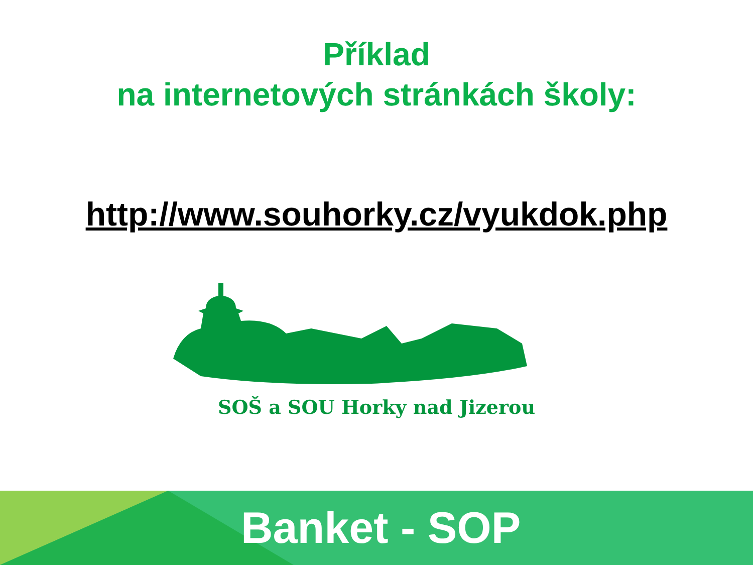Příklad
na internetových stránkách školy:
http://www.souhorky.cz/vyukdok.php
SOŠ a SOU Horky nad Jizerou
Banket - SOP